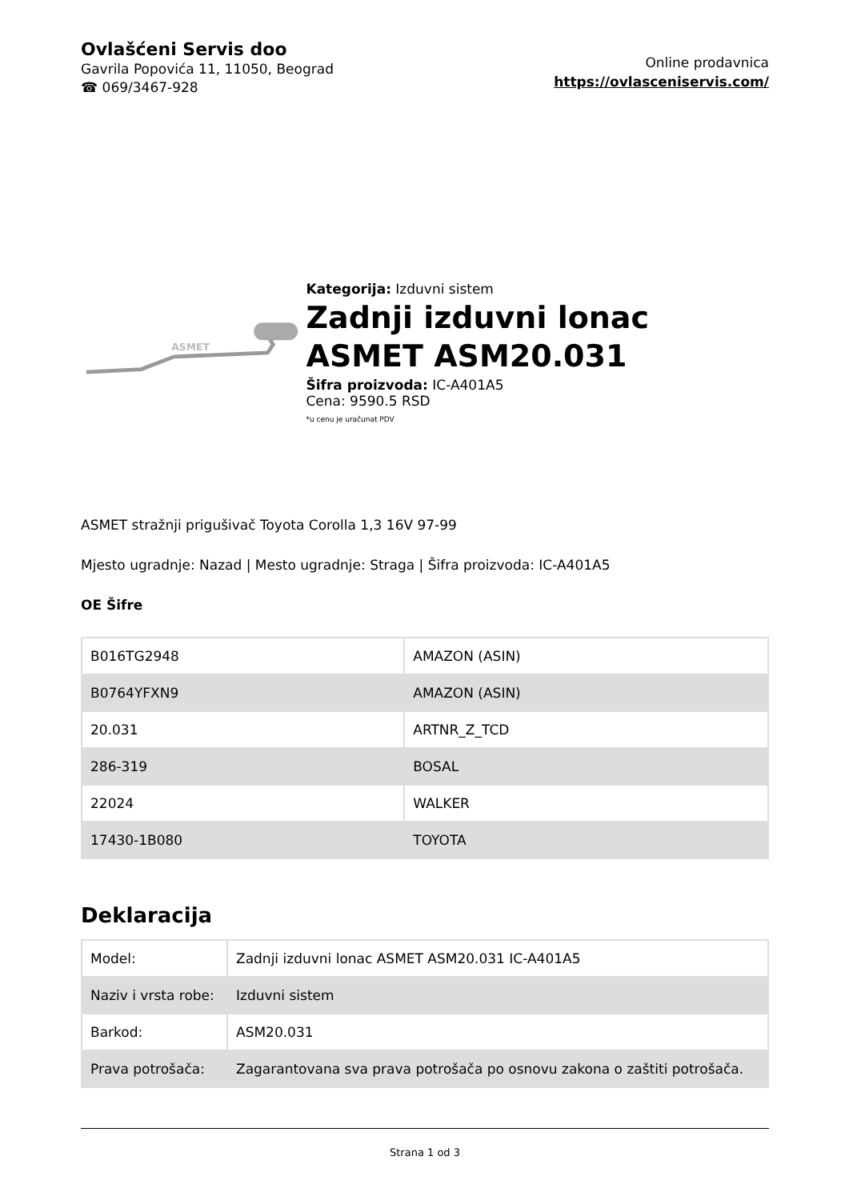Ovlašćeni Servis doo
Gavrila Popovića 11, 11050, Beograd
☎ 069/3467-928
Online prodavnica
https://ovlasceniservis.com/
ASMET
Kategorija: Izduvni sistem
Zadnji izduvni lonac ASMET ASM20.031
Šifra proizvoda: IC-A401A5
Cena: 9590.5 RSD
*u cenu je uračunat PDV
ASMET stražnji prigušivač Toyota Corolla 1,3 16V 97-99
Mjesto ugradnje: Nazad | Mesto ugradnje: Straga | Šifra proizvoda: IC-A401A5
OE Šifre
| B016TG2948 | AMAZON (ASIN) |
| B0764YFXN9 | AMAZON (ASIN) |
| 20.031 | ARTNR_Z_TCD |
| 286-319 | BOSAL |
| 22024 | WALKER |
| 17430-1B080 | TOYOTA |
Deklaracija
| Model: | Zadnji izduvni lonac ASMET ASM20.031 IC-A401A5 |
| Naziv i vrsta robe: | Izduvni sistem |
| Barkod: | ASM20.031 |
| Prava potrošača: | Zagarantovana sva prava potrošača po osnovu zakona o zaštiti potrošača. |
Strana 1 od 3